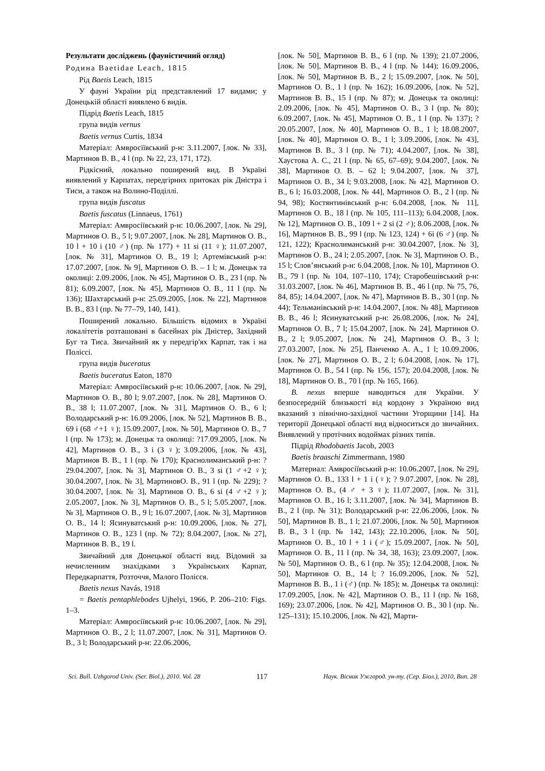Результати досліджень (фауністичний огляд)
Родина Baetidae Leach, 1815
Рід Baetis Leach, 1815
У фауні України рід представлений 17 видами; у Донецькій області виявлено 6 видів.
Підрід Baetis Leach, 1815
група видів vernus
Baetis vernus Curtis, 1834
Матеріал: Амвросіївський р-н: 3.11.2007, [лок. № 33], Мартинов В. В., 4 l (пр. № 22, 23, 171, 172).
Рідкісний, локально поширений вид. В Україні виявлений у Карпатах, передгірних притоках рік Дністра і Тиси, а також на Волино-Поділлі.
група видів fuscatus
Baetis fuscatus (Linnaeus, 1761)
Матеріал: Амвросіївський р-н: 10.06.2007, [лок. № 29], Мартинов О. В., 5 l; 9.07.2007, [лок. № 28], Мартинов О. В., 10 l + 10 i (10 ♂) (пр. № 177) + 11 si (11 ♀); 11.07.2007, [лок. № 31], Мартинов О. В., 19 l; Артемівський р-н: 17.07.2007, [лок. № 9], Мартинов О. В. – 1 l; м. Донецьк та околиці: 2.09.2006, [лок. № 45], Мартинов О. В., 23 l (пр. № 81); 6.09.2007, [лок. № 45], Мартинов О. В., 11 l (пр. № 136); Шахтарський р-н: 25.09.2005, [лок. № 22], Мартинов В. В., 83 l (пр. № 77–79, 140, 141).
Поширений локально. Більшість відомих в Україні локалітетів розташовані в басейнах рік Дністер, Західний Буг та Тиса. Звичайний як у передгір'ях Карпат, так і на Поліссі.
група видів buceratus
Baetis buceratus Eaton, 1870
Матеріал: Амвросіївський р-н: 10.06.2007, [лок. № 29], Мартинов О. В., 80 l; 9.07.2007, [лок. № 28], Мартинов О. В., 38 l; 11.07.2007, [лок. № 31], Мартинов О. В., 6 l; Володарський р-н: 16.09.2006, [лок. № 52], Мартинов В. В., 69 i (68 ♂+1 ♀); 15.09.2007, [лок. № 50], Мартинов О. В., 7 l (пр. № 173); м. Донецьк та околиці: ?17.09.2005, [лок. № 42], Мартинов О. В., 3 i (3 ♀); 3.09.2006, [лок. № 43], Мартинов В. В., 1 l (пр. № 170); Краснолиманський р-н: ?29.04.2007, [лок. № 3], Мартинов О. В., 3 si (1 ♂+2 ♀); 30.04.2007, [лок. № 3], МартиновО. В., 91 l (пр. № 229); ?30.04.2007, [лок. № 3], Мартинов О. В., 6 si (4 ♂+2 ♀); 2.05.2007, [лок. № 3], Мартинов О. В., 5 l; 5.05.2007, [лок. № 3], Мартинов О. В., 9 l; 16.07.2007, [лок. № 3], Мартинов О. В., 14 l; Ясинуватський р-н: 10.09.2006, [лок. № 27], Мартинов О. В., 123 l (пр. № 72); 8.04.2007, [лок. № 27], Мартинов В. В., 19 l.
Звичайний для Донецької області вид. Відомий за нечисленним знахідками з Українських Карпат, Передкарпаття, Розточчя, Малого Полісся.
Baetis nexus Navás, 1918
= Baetis pentaphlebodes Ujhelyi, 1966, P. 206–210: Figs. 1–3.
Матеріал: Амвросіївський р-н: 10.06.2007, [лок. № 29], Мартинов О. В., 2 l; 11.07.2007, [лок. № 31], Мартинов О. В., 3 l; Володарський р-н: 22.06.2006,
[лок. № 50], Мартинов В. В., 6 l (пр. № 139); 21.07.2006, [лок. № 50], Мартинов В. В., 4 l (пр. № 144); 16.09.2006, [лок. № 50], Мартинов В. В., 2 l; 15.09.2007, [лок. № 50], Мартинов О. В., 1 l (пр. № 162); 16.09.2006, [лок. № 52], Мартинов В. В., 15 l (пр. № 87); м. Донецьк та околиці: 2.09.2006, [лок. № 45], Мартинов О. В., 3 l (пр. № 80); 6.09.2007, [лок. № 45], Мартинов О. В., 1 l (пр. № 137); ?20.05.2007, [лок. № 40], Мартинов О. В., 1 l; 18.08.2007, [лок. № 40], Мартинов О. В., 1 l; 3.09.2006, [лок. № 43], Мартинов В. В., 3 l (пр. № 71); 4.04.2007, [лок. № 38], Хаустова А. С., 21 l (пр. № 65, 67–69); 9.04.2007, [лок. № 38], Мартинов О. В. – 62 l; 9.04.2007, [лок. № 37], Мартинов О. В., 34 l; 9.03.2008, [лок. № 42], Мартинов О. В., 6 l; 16.03.2008, [лок. № 44], Мартинов О. В., 2 l (пр. № 94, 98); Костянтинівський р-н: 6.04.2008, [лок. № 11], Мартинов О. В., 18 l (пр. № 105, 111–113); 6.04.2008, [лок. № 12], Мартинов О. В., 109 l + 2 si (2 ♂); 8.06.2008, [лок. № 16], Мартинов В. В., 99 l (пр. № 123, 124) + 6i (6 ♂) (пр. № 121, 122); Краснолиманський р-н: 30.04.2007, [лок. № 3], Мартинов О. В., 24 l; 2.05.2007, [лок. № 3], Мартинов О. В., 15 l; Слов’янський р-н: 6.04.2008, [лок. № 10], Мартинов О. В., 79 l (пр. № 104, 107–110, 174); Старобешівський р-н: 31.03.2007, [лок. № 46], Мартинов В. В., 46 l (пр. № 75, 76, 84, 85); 14.04.2007, [лок. № 47], Мартинов В. В., 30 l (пр. № 44); Тельманівський р-н: 14.04.2007, [лок. № 48], Мартинов В. В., 46 l; Ясинуватський р-н: 26.08.2006, [лок. № 24], Мартинов О. В., 7 l; 15.04.2007, [лок. № 24], Мартинов О. В., 2 l; 9.05.2007, [лок. № 24], Мартинов О. В., 3 l; 27.03.2007, [лок. № 25], Панченко А. А., 1 l; 10.09.2006, [лок. № 27], Мартинов О. В., 2 l; 6.04.2008, [лок. № 17], Мартинов О. В., 54 l (пр. № 156, 157); 20.04.2008, [лок. № 18], Мартинов О. В., 70 l (пр. № 165, 166).
B. nexus вперше наводиться для України. У безпосередній близькості від кордону з Україною вид вказаний з північно-західної частини Угорщини [14]. На території Донецької області вид відноситься до звичайних. Виявлений у протічних водоймах різних типів.
Підрід Rhodobaetis Jacob, 2003
Baetis braaschi Zimmermann, 1980
Материал: Амвросіївський р-н: 10.06.2007, [лок. № 29], Мартинов О. В., 133 l + 1 i (♀); ? 9.07.2007, [лок. № 28], Мартинов О. В., (4 ♂ + 3 ♀); 11.07.2007, [лок. № 31], Мартинов О. В., 16 l; 3.11.2007, [лок. № 34], Мартинов В. В., 2 l (пр. № 31); Володарський р-н: 22.06.2006, [лок. № 50], Мартинов В. В., 1 l; 21.07.2006, [лок. № 50], Мартинов В. В., 3 l (пр. № 142, 143); 22.10.2006, [лок. № 50], Мартинов О. В., 10 l + 1 i (♂); 15.09.2007, [лок. № 50], Мартинов О. В., 11 l (пр. № 34, 38, 163); 23.09.2007, [лок. № 50], Мартинов О. В., 6 l (пр. № 35); 12.04.2008, [лок. № 50], Мартинов О. В., 14 l; ? 16.09.2006, [лок. № 52], Мартинов В. В., 1 i (♂) (пр. № 185); м. Донецьк та околиці: 17.09.2005, [лок. № 42], Мартинов О. В., 11 l (пр. № 168, 169); 23.07.2006, [лок. № 42], Мартинов О. В., 30 l (пр. №. 125–131); 15.10.2006, [лок. № 42], Марти-
Sci. Bull. Uzhgorod Univ. (Ser. Biol.), 2010. Vol. 28 117 Наук. Вісник Ужгород. ун-ту. (Сер. Біол.), 2010, Вип. 28